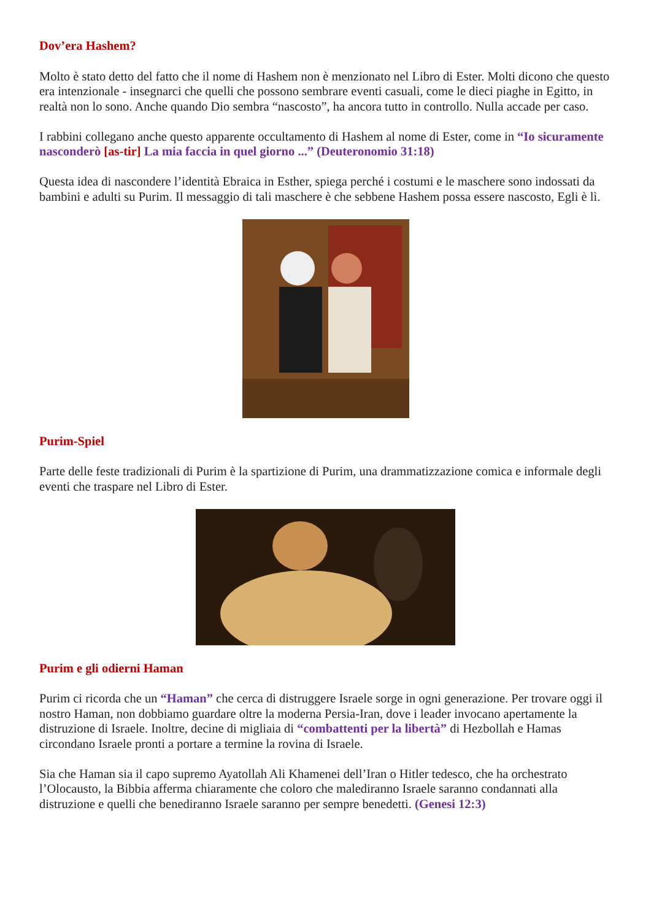Dov’era Hashem?
Molto è stato detto del fatto che il nome di Hashem non è menzionato nel Libro di Ester. Molti dicono che questo era intenzionale - insegnarci che quelli che possono sembrare eventi casuali, come le dieci piaghe in Egitto, in realtà non lo sono. Anche quando Dio sembra “nascosto”, ha ancora tutto in controllo. Nulla accade per caso.
I rabbini collegano anche questo apparente occultamento di Hashem al nome di Ester, come in “Io sicuramente nasconderò [as-tir] La mia faccia in quel giorno ...” (Deuteronomio 31:18)
Questa idea di nascondere l’identità Ebraica in Esther, spiega perché i costumi e le maschere sono indossati da bambini e adulti su Purim. Il messaggio di tali maschere è che sebbene Hashem possa essere nascosto, Egli è lì.
Purim-Spiel
Parte delle feste tradizionali di Purim è la spartizione di Purim, una drammatizzazione comica e informale degli eventi che traspare nel Libro di Ester.
Purim e gli odierni Haman
Purim ci ricorda che un “Haman” che cerca di distruggere Israele sorge in ogni generazione. Per trovare oggi il nostro Haman, non dobbiamo guardare oltre la moderna Persia-Iran, dove i leader invocano apertamente la distruzione di Israele. Inoltre, decine di migliaia di “combattenti per la libertà” di Hezbollah e Hamas circondano Israele pronti a portare a termine la rovina di Israele.
Sia che Haman sia il capo supremo Ayatollah Ali Khamenei dell’Iran o Hitler tedesco, che ha orchestrato l’Olocausto, la Bibbia afferma chiaramente che coloro che malediranno Israele saranno condannati alla distruzione e quelli che benediranno Israele saranno per sempre benedetti. (Genesi 12:3)